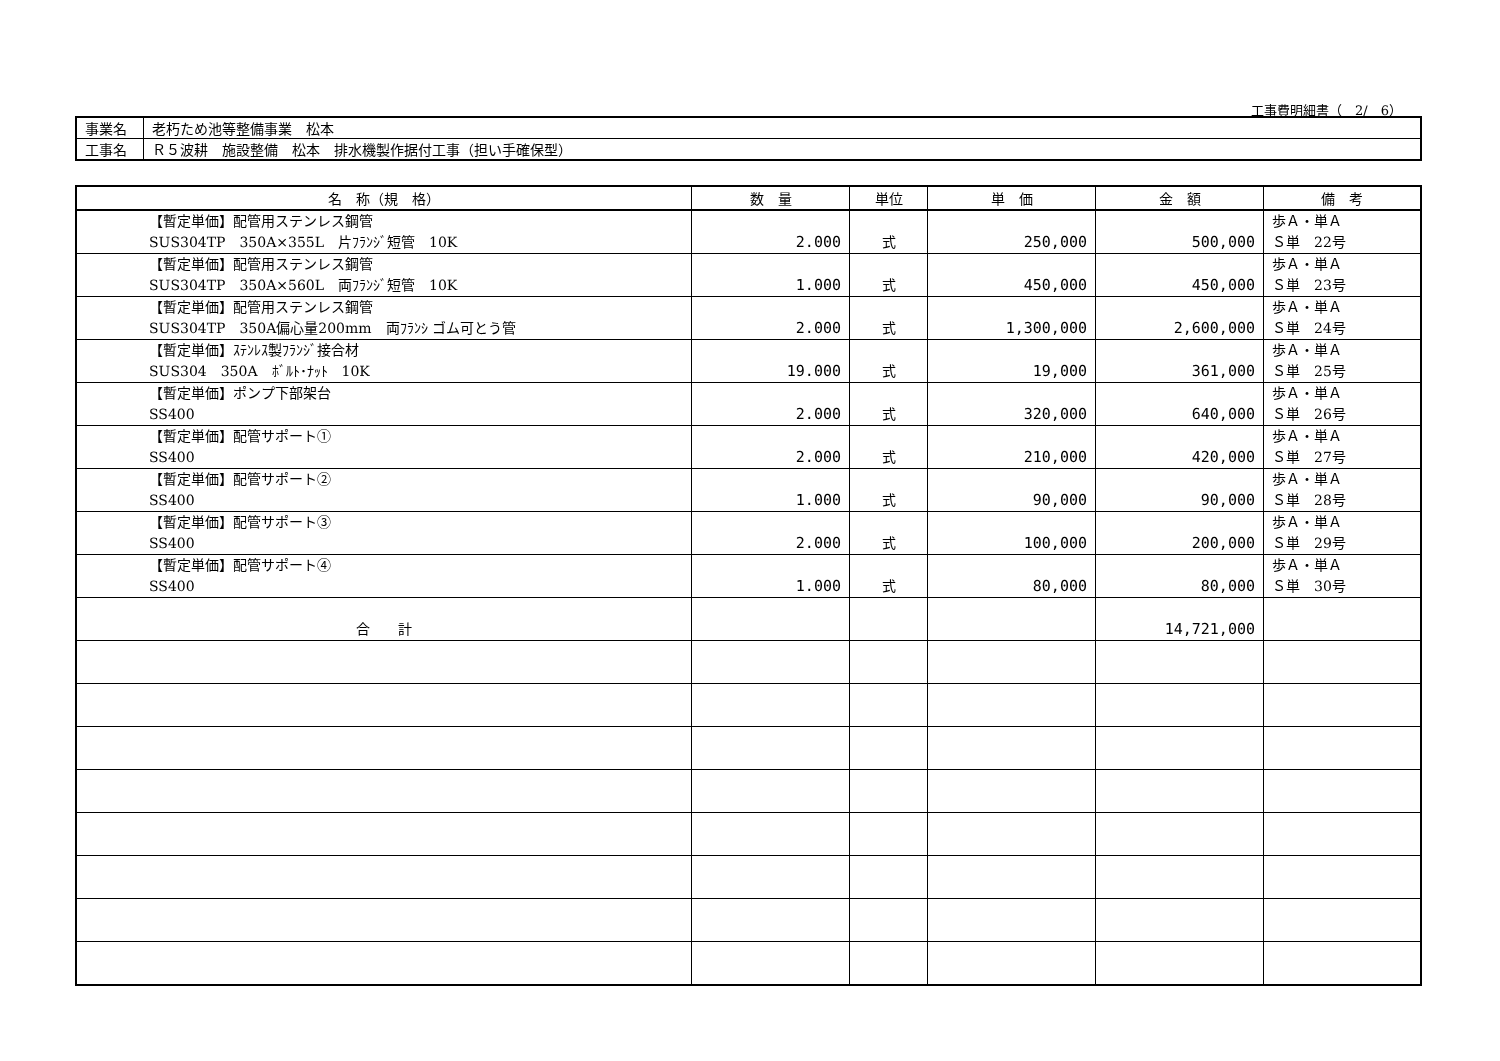工事費明細書（　2/　6）
| 事業名 | 老朽ため池等整備事業 松本 |
| 工事名 | Ｒ５波耕 施設整備 松本 排水機製作据付工事（担い手確保型） |
| 名 称（規 格） | 数 量 | 単位 | 単 価 | 金 額 | 備 考 |
| --- | --- | --- | --- | --- | --- |
| 【暫定単価】配管用ステンレス鋼管 SUS304TP 350A×355L 片ﾌﾗﾝｼﾞ短管 10K | 2.000 | 式 | 250,000 | 500,000 | 歩Ａ・単Ａ Ｓ単 22号 |
| 【暫定単価】配管用ステンレス鋼管 SUS304TP 350A×560L 両ﾌﾗﾝｼﾞ短管 10K | 1.000 | 式 | 450,000 | 450,000 | 歩Ａ・単Ａ Ｓ単 23号 |
| 【暫定単価】配管用ステンレス鋼管 SUS304TP 350A偏心量200mm 両ﾌﾗﾝｼ ゴム可とう管 | 2.000 | 式 | 1,300,000 | 2,600,000 | 歩Ａ・単Ａ Ｓ単 24号 |
| 【暫定単価】ｽﾃﾝﾚｽ製ﾌﾗﾝｼﾞ接合材 SUS304 350A ﾎﾞﾙﾄ･ﾅｯﾄ 10K | 19.000 | 式 | 19,000 | 361,000 | 歩Ａ・単Ａ Ｓ単 25号 |
| 【暫定単価】ポンプ下部架台 SS400 | 2.000 | 式 | 320,000 | 640,000 | 歩Ａ・単Ａ Ｓ単 26号 |
| 【暫定単価】配管サポート① SS400 | 2.000 | 式 | 210,000 | 420,000 | 歩Ａ・単Ａ Ｓ単 27号 |
| 【暫定単価】配管サポート② SS400 | 1.000 | 式 | 90,000 | 90,000 | 歩Ａ・単Ａ Ｓ単 28号 |
| 【暫定単価】配管サポート③ SS400 | 2.000 | 式 | 100,000 | 200,000 | 歩Ａ・単Ａ Ｓ単 29号 |
| 【暫定単価】配管サポート④ SS400 | 1.000 | 式 | 80,000 | 80,000 | 歩Ａ・単Ａ Ｓ単 30号 |
| 合 計 | | | | 14,721,000 | |